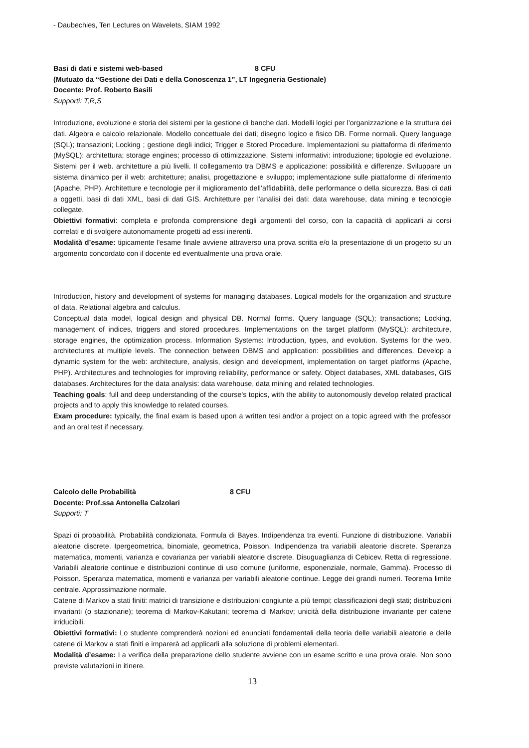- Daubechies, Ten Lectures on Wavelets, SIAM 1992
Basi di dati e sistemi web-based 8 CFU
(Mutuato da “Gestione dei Dati e della Conoscenza 1”, LT Ingegneria Gestionale)
Docente: Prof. Roberto Basili
Supporti: T,R,S
Introduzione, evoluzione e storia dei sistemi per la gestione di banche dati. Modelli logici per l’organizzazione e la struttura dei dati. Algebra e calcolo relazionale. Modello concettuale dei dati; disegno logico e fisico DB. Forme normali. Query language (SQL); transazioni; Locking ; gestione degli indici; Trigger e Stored Procedure. Implementazioni su piattaforma di riferimento (MySQL): architettura; storage engines; processo di ottimizzazione. Sistemi informativi: introduzione; tipologie ed evoluzione. Sistemi per il web. architetture a più livelli. Il collegamento tra DBMS e applicazione: possibilità e differenze. Sviluppare un sistema dinamico per il web: architetture; analisi, progettazione e sviluppo; implementazione sulle piattaforme di riferimento (Apache, PHP). Architetture e tecnologie per il miglioramento dell’affidabilità, delle performance o della sicurezza. Basi di dati a oggetti, basi di dati XML, basi di dati GIS. Architetture per l'analisi dei dati: data warehouse, data mining e tecnologie collegate.
Obiettivi formativi: completa e profonda comprensione degli argomenti del corso, con la capacità di applicarli ai corsi correlati e di svolgere autonomamente progetti ad essi inerenti.
Modalità d’esame: tipicamente l'esame finale avviene attraverso una prova scritta e/o la presentazione di un progetto su un argomento concordato con il docente ed eventualmente una prova orale.
Introduction, history and development of systems for managing databases. Logical models for the organization and structure of data. Relational algebra and calculus.
Conceptual data model, logical design and physical DB. Normal forms. Query language (SQL); transactions; Locking, management of indices, triggers and stored procedures. Implementations on the target platform (MySQL): architecture, storage engines, the optimization process. Information Systems: Introduction, types, and evolution. Systems for the web. architectures at multiple levels. The connection between DBMS and application: possibilities and differences. Develop a dynamic system for the web: architecture, analysis, design and development, implementation on target platforms (Apache, PHP). Architectures and technologies for improving reliability, performance or safety. Object databases, XML databases, GIS databases. Architectures for the data analysis: data warehouse, data mining and related technologies.
Teaching goals: full and deep understanding of the course’s topics, with the ability to autonomously develop related practical projects and to apply this knowledge to related courses.
Exam procedure: typically, the final exam is based upon a written tesi and/or a project on a topic agreed with the professor and an oral test if necessary.
Calcolo delle Probabilità 8 CFU
Docente: Prof.ssa Antonella Calzolari
Supporti: T
Spazi di probabilità. Probabilità condizionata. Formula di Bayes. Indipendenza tra eventi. Funzione di distribuzione. Variabili aleatorie discrete. Ipergeometrica, binomiale, geometrica, Poisson. Indipendenza tra variabili aleatorie discrete. Speranza matematica, momenti, varianza e covarianza per variabili aleatorie discrete. Disuguaglianza di Cebicev. Retta di regressione. Variabili aleatorie continue e distribuzioni continue di uso comune (uniforme, esponenziale, normale, Gamma). Processo di Poisson. Speranza matematica, momenti e varianza per variabili aleatorie continue. Legge dei grandi numeri. Teorema limite centrale. Approssimazione normale.
Catene di Markov a stati finiti: matrici di transizione e distribuzioni congiunte a più tempi; classificazioni degli stati; distribuzioni invarianti (o stazionarie); teorema di Markov-Kakutani; teorema di Markov; unicità della distribuzione invariante per catene irriducibili.
Obiettivi formativi: Lo studente comprenderà nozioni ed enunciati fondamentali della teoria delle variabili aleatorie e delle catene di Markov a stati finiti e imparerà ad applicarli alla soluzione di problemi elementari.
Modalità d’esame: La verifica della preparazione dello studente avviene con un esame scritto e una prova orale. Non sono previste valutazioni in itinere.
13